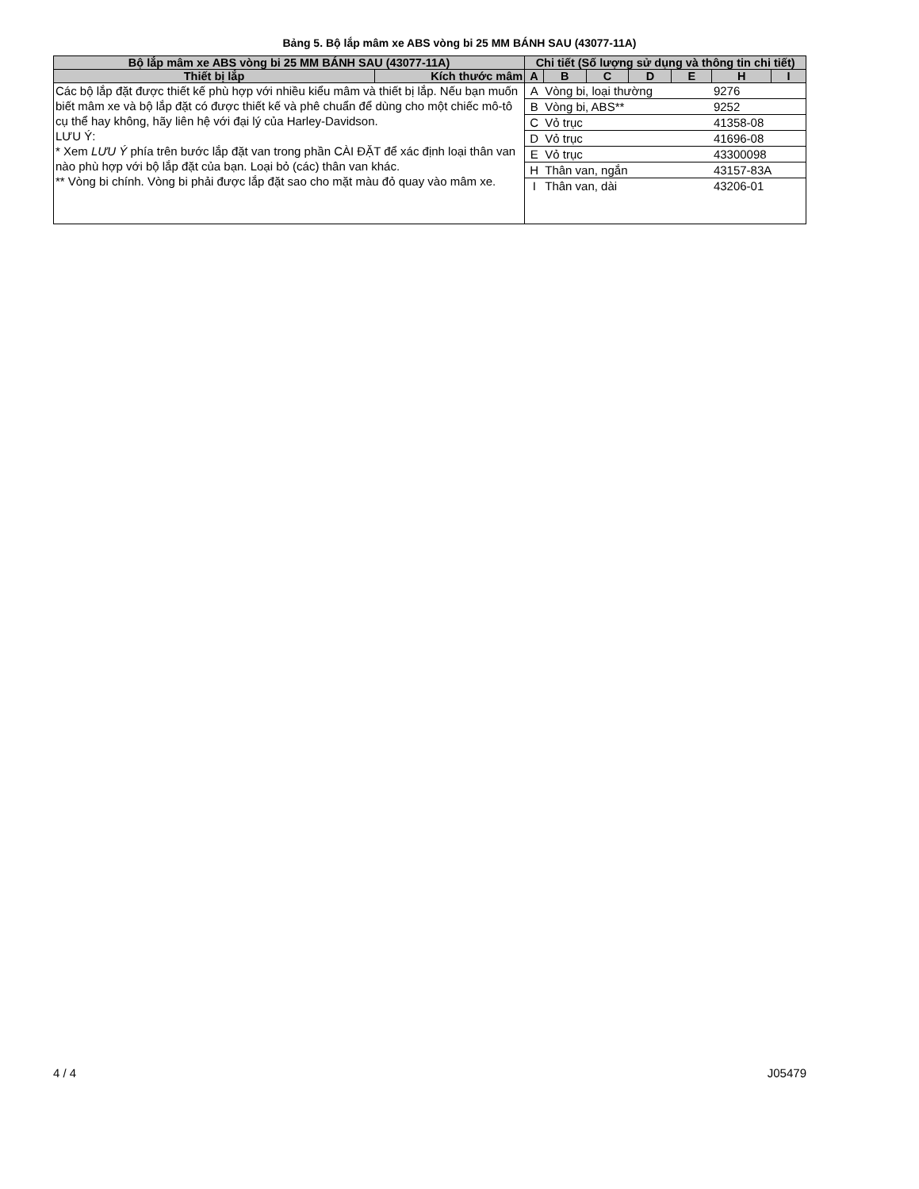Bảng 5. Bộ lắp mâm xe ABS vòng bi 25 MM BÁNH SAU (43077-11A)
| Bộ lắp mâm xe ABS vòng bi 25 MM BÁNH SAU (43077-11A) | | Chi tiết (Số lượng sử dụng và thông tin chi tiết) | | | | | | |
| --- | --- | --- | --- | --- | --- | --- | --- | --- |
| Thiết bị lắp | Kích thước mâm | A | B | C | D | E | H | I |
| Các bộ lắp đặt được thiết kế phù hợp với nhiều kiểu mâm và thiết bị lắp. Nếu bạn muốn biết mâm xe và bộ lắp đặt có được thiết kế và phê chuẩn để dùng cho một chiếc mô-tô cụ thể hay không, hãy liên hệ với đại lý của Harley-Davidson. LƯU Ý: * Xem LƯU Ý phía trên bước lắp đặt van trong phần CÀI ĐẶT để xác định loại thân van nào phù hợp với bộ lắp đặt của bạn. Loại bỏ (các) thân van khác. ** Vòng bi chính. Vòng bi phải được lắp đặt sao cho mặt màu đỏ quay vào mâm xe. | | A | Vòng bi, loại thường | | | | 9276 | |
| | | B | Vòng bi, ABS** | | | | 9252 | |
| | | C | Vỏ trục | | | | 41358-08 | |
| | | D | Vỏ trục | | | | 41696-08 | |
| | | E | Vỏ trục | | | | 43300098 | |
| | | H | Thân van, ngắn | | | | 43157-83A | |
| | | I | Thân van, dài | | | | 43206-01 | |
4 / 4 J05479